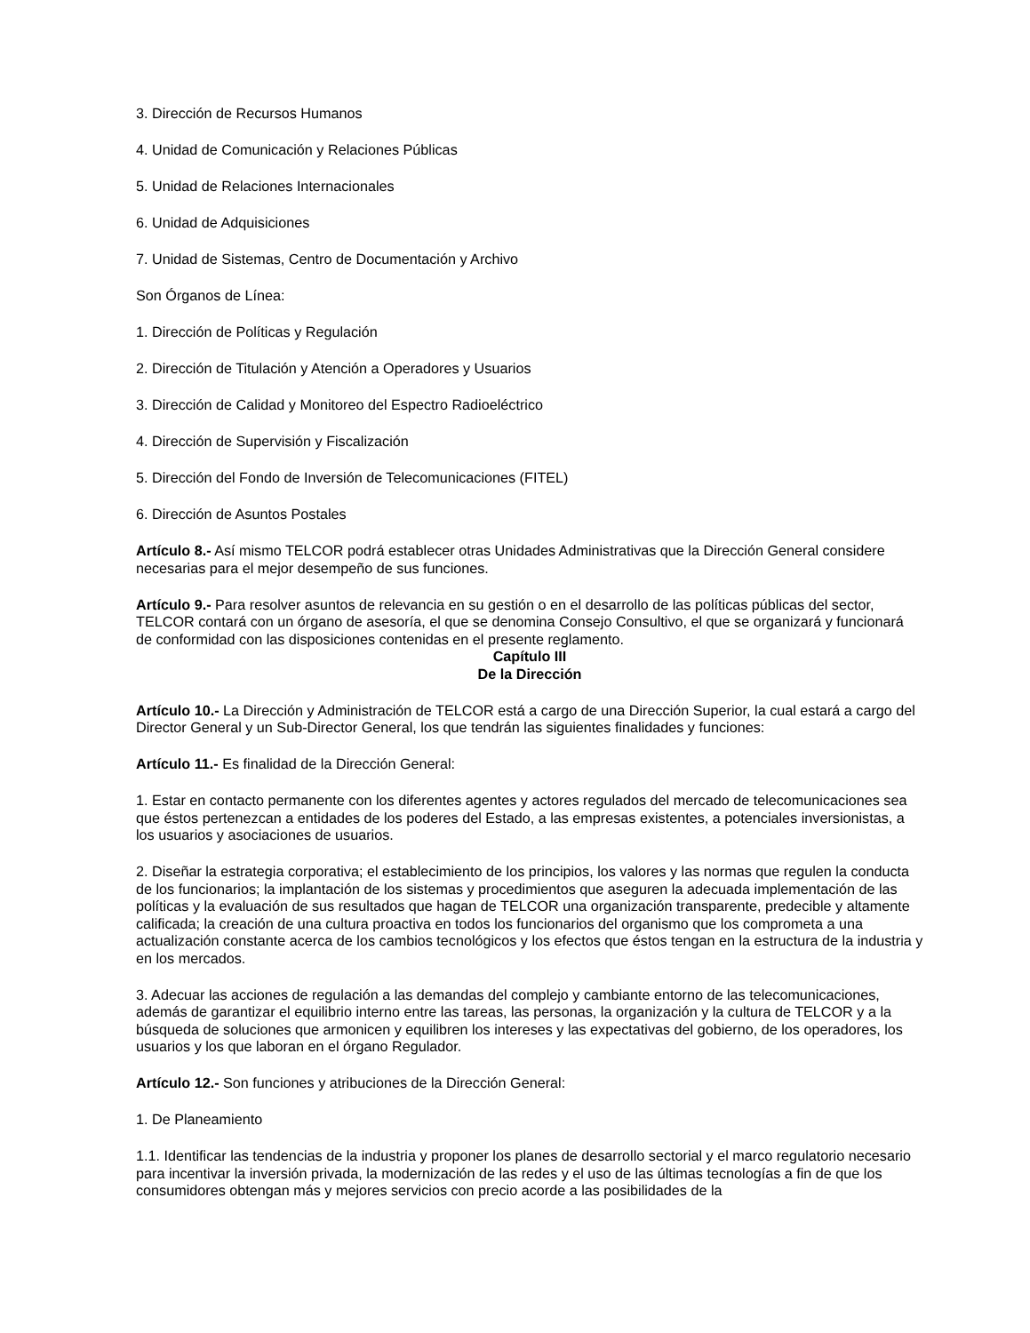3. Dirección de Recursos Humanos
4. Unidad de Comunicación y Relaciones Públicas
5. Unidad de Relaciones Internacionales
6. Unidad de Adquisiciones
7. Unidad de Sistemas, Centro de Documentación y Archivo
Son Órganos de Línea:
1. Dirección de Políticas y Regulación
2. Dirección de Titulación y Atención a Operadores y Usuarios
3. Dirección de Calidad y Monitoreo del Espectro Radioeléctrico
4. Dirección de Supervisión y Fiscalización
5. Dirección del Fondo de Inversión de Telecomunicaciones (FITEL)
6. Dirección de Asuntos Postales
Artículo 8.- Así mismo TELCOR podrá establecer otras Unidades Administrativas que la Dirección General considere necesarias para el mejor desempeño de sus funciones.
Artículo 9.- Para resolver asuntos de relevancia en su gestión o en el desarrollo de las políticas públicas del sector, TELCOR contará con un órgano de asesoría, el que se denomina Consejo Consultivo, el que se organizará y funcionará de conformidad con las disposiciones contenidas en el presente reglamento.
Capítulo III
De la Dirección
Artículo 10.- La Dirección y Administración de TELCOR está a cargo de una Dirección Superior, la cual estará a cargo del Director General y un Sub-Director General, los que tendrán las siguientes finalidades y funciones:
Artículo 11.- Es finalidad de la Dirección General:
1. Estar en contacto permanente con los diferentes agentes y actores regulados del mercado de telecomunicaciones sea que éstos pertenezcan a entidades de los poderes del Estado, a las empresas existentes, a potenciales inversionistas, a los usuarios y asociaciones de usuarios.
2. Diseñar la estrategia corporativa; el establecimiento de los principios, los valores y las normas que regulen la conducta de los funcionarios; la implantación de los sistemas y procedimientos que aseguren la adecuada implementación de las políticas y la evaluación de sus resultados que hagan de TELCOR una organización transparente, predecible y altamente calificada; la creación de una cultura proactiva en todos los funcionarios del organismo que los comprometa a una actualización constante acerca de los cambios tecnológicos y los efectos que éstos tengan en la estructura de la industria y en los mercados.
3. Adecuar las acciones de regulación a las demandas del complejo y cambiante entorno de las telecomunicaciones, además de garantizar el equilibrio interno entre las tareas, las personas, la organización y la cultura de TELCOR y a la búsqueda de soluciones que armonicen y equilibren los intereses y las expectativas del gobierno, de los operadores, los usuarios y los que laboran en el órgano Regulador.
Artículo 12.- Son funciones y atribuciones de la Dirección General:
1. De Planeamiento
1.1. Identificar las tendencias de la industria y proponer los planes de desarrollo sectorial y el marco regulatorio necesario para incentivar la inversión privada, la modernización de las redes y el uso de las últimas tecnologías a fin de que los consumidores obtengan más y mejores servicios con precio acorde a las posibilidades de la